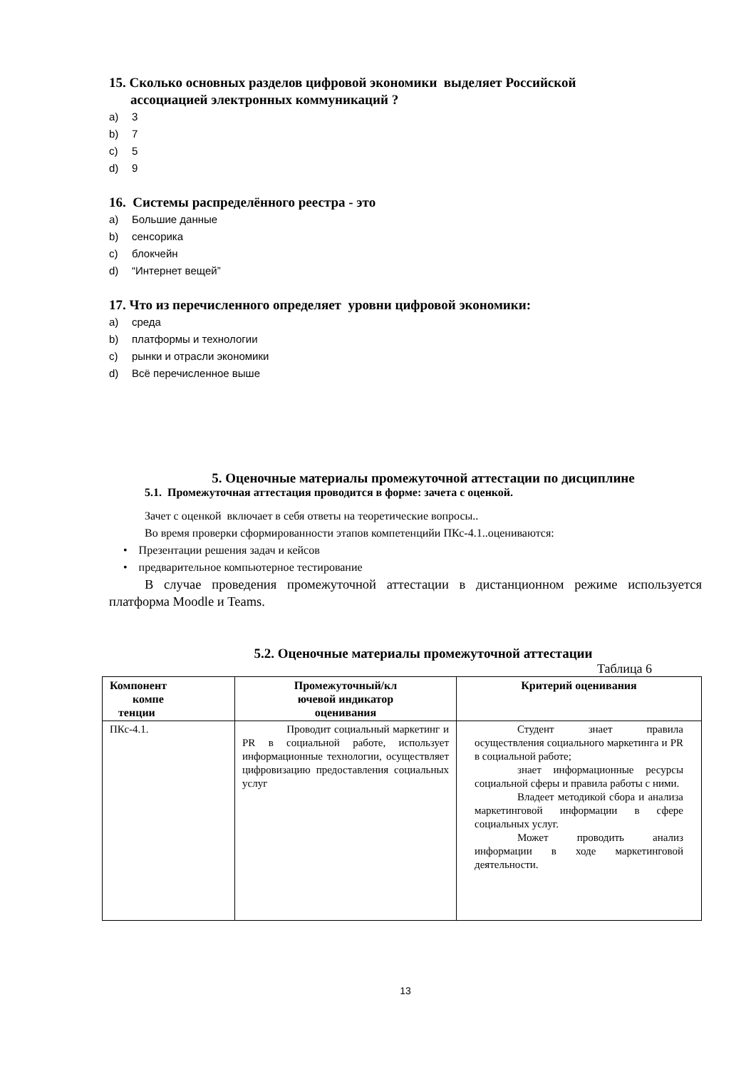15. Сколько основных разделов цифровой экономики выделяет Российской
ассоциацией электронных коммуникаций ?
a) 3
b) 7
c) 5
d) 9
16. Системы распределённого реестра - это
a) Большие данные
b) сенсорика
c) блокчейн
d) “Интернет вещей”
17. Что из перечисленного определяет уровни цифровой экономики:
a) среда
b) платформы и технологии
c) рынки и отрасли экономики
d) Всё перечисленное выше
5. Оценочные материалы промежуточной аттестации по дисциплине
5.1. Промежуточная аттестация проводится в форме: зачета с оценкой.
Зачет с оценкой включает в себя ответы на теоретические вопросы..
Во время проверки сформированности этапов компетенцийи ПКс-4.1..оцениваются:
• Презентации решения задач и кейсов
• предварительное компьютерное тестирование
В случае проведения промежуточной аттестации в дистанционном режиме используется платформа Moodle и Teams.
5.2. Оценочные материалы промежуточной аттестации
Таблица 6
| Компонент компе тенции | Промежуточный/кл ючевой индикатор оценивания | Критерий оценивания |
| --- | --- | --- |
| ПКс-4.1. | Проводит социальный маркетинг и PR в социальной работе, использует информационные технологии, осуществляет цифровизацию предоставления социальных услуг | Студент знает правила осуществления социального маркетинга и PR в социальной работе; знает информационные ресурсы социальной сферы и правила работы с ними. Владеет методикой сбора и анализа маркетинговой информации в сфере социальных услуг. Может проводить анализ информации в ходе маркетинговой деятельности. |
13